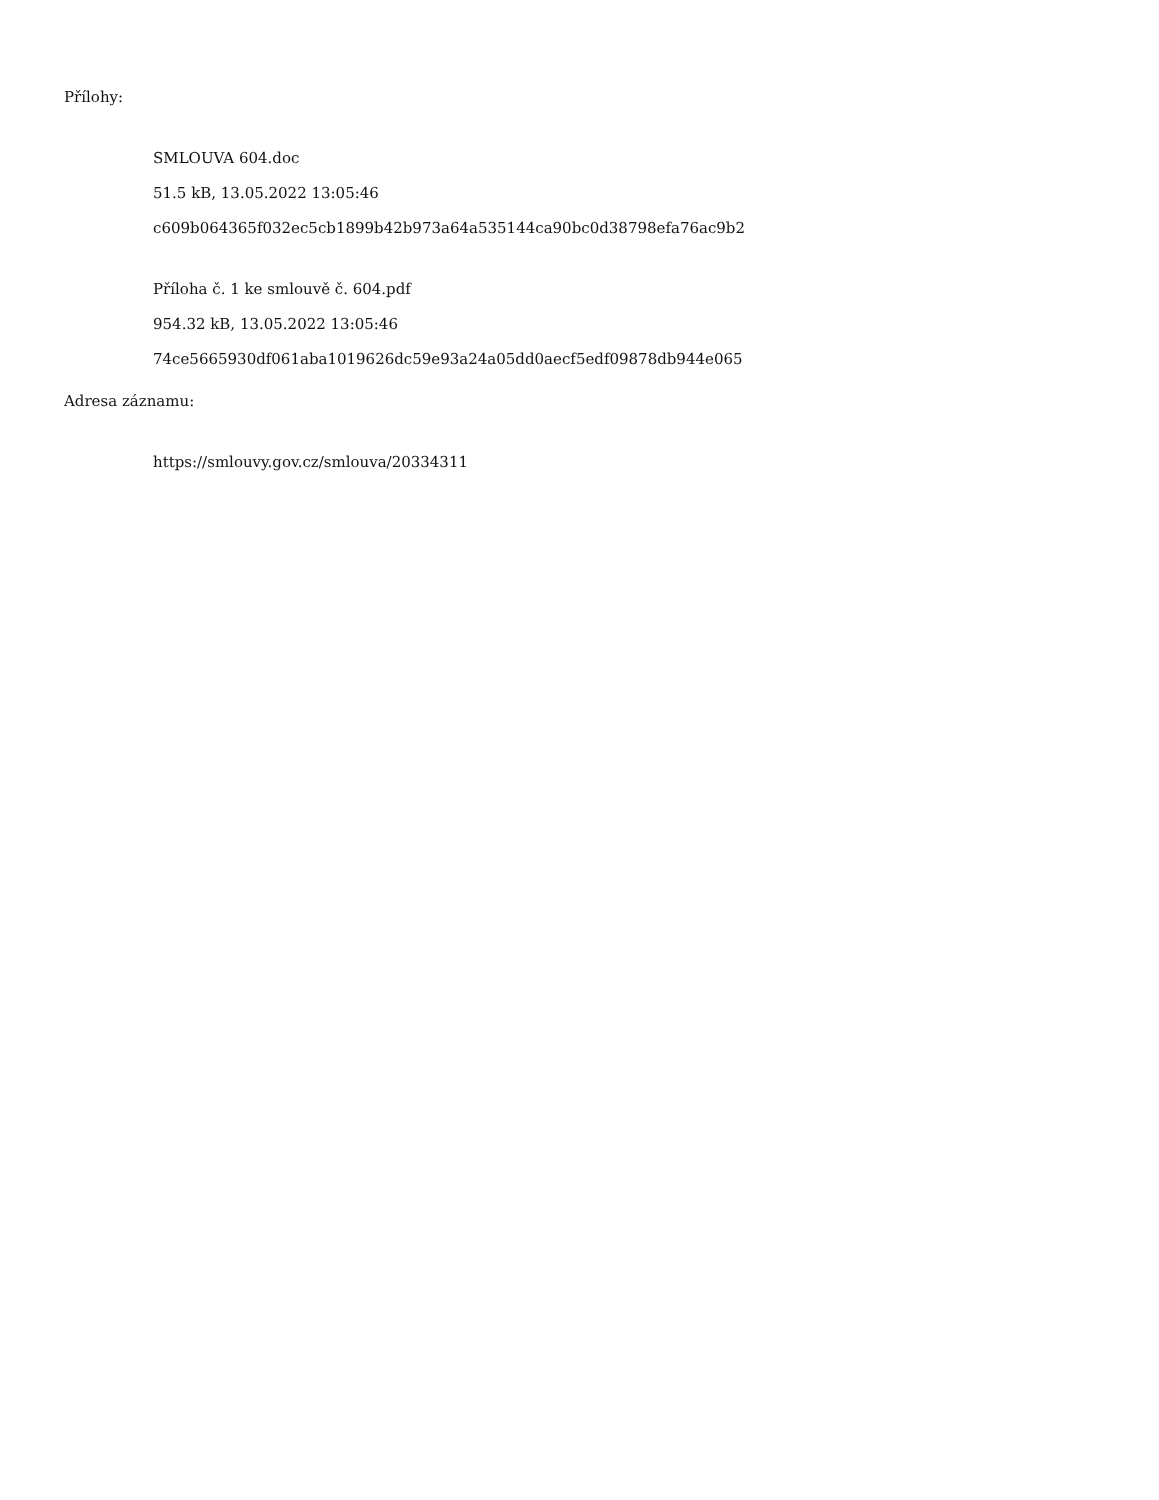Přílohy:
SMLOUVA 604.doc
51.5 kB, 13.05.2022 13:05:46
c609b064365f032ec5cb1899b42b973a64a535144ca90bc0d38798efa76ac9b2
Příloha č. 1 ke smlouvě č. 604.pdf
954.32 kB, 13.05.2022 13:05:46
74ce5665930df061aba1019626dc59e93a24a05dd0aecf5edf09878db944e065
Adresa záznamu:
https://smlouvy.gov.cz/smlouva/20334311